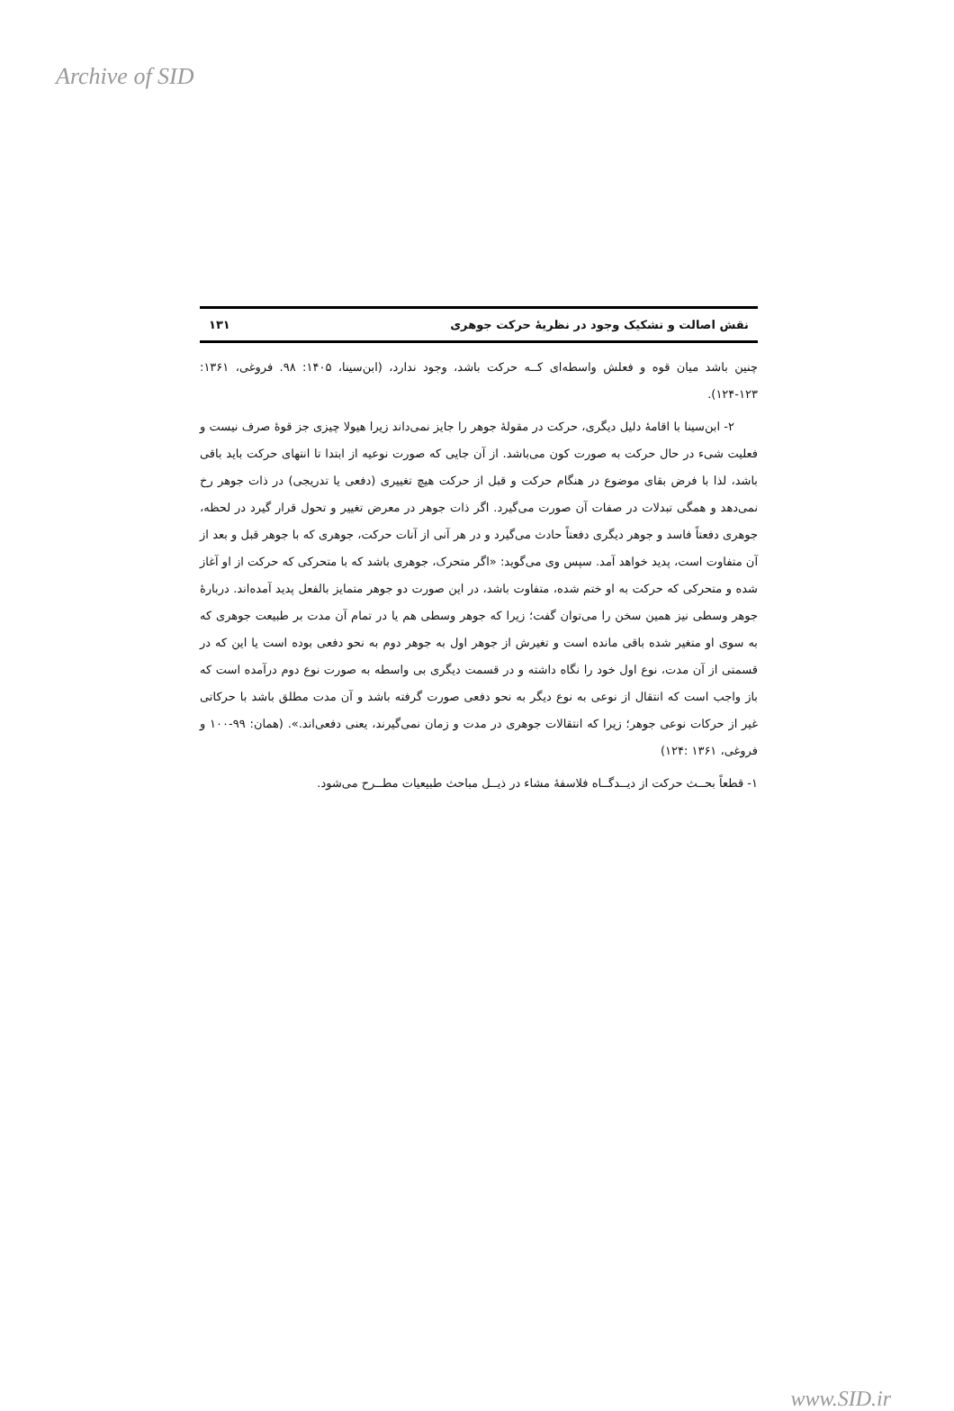Archive of SID
نقش اصالت و تشکیک وجود در نظریهٔ حرکت جوهری ۱۳۱
چنین باشد میان قوه و فعلش واسطه‌ای کــه حرکت باشد، وجود ندارد، (ابن‌سینا، ۱۴۰۵: ۹۸. فروغی، ۱۳۶۱: ۱۲۳-۱۲۴).
۲- ابن‌سینا با اقامهٔ دلیل دیگری، حرکت در مقولهٔ جوهر را جایز نمی‌داند زیرا هیولا چیزی جز قوهٔ صرف نیست و فعلیت شیء در حال حرکت به صورت کون می‌باشد. از آن جایی که صورت نوعیه از ابتدا تا انتهای حرکت باید باقی باشد، لذا با فرض بقای موضوع در هنگام حرکت و قبل از حرکت هیچ تغییری (دفعی یا تدریجی) در ذات جوهر رخ نمی‌دهد و همگی تبدلات در صفات آن صورت می‌گیرد. اگر ذات جوهر در معرض تغییر و تحول قرار گیرد در لحظه، جوهری دفعتاً فاسد و جوهر دیگری دفعتاً حادث می‌گیرد و در هر آنی از آنات حرکت، جوهری که با جوهر قبل و بعد از آن متفاوت است، پدید خواهد آمد. سپس وی می‌گوید: «اگر متحرک، جوهری باشد که با متحرکی که حرکت از او آغاز شده و متحرکی که حرکت به او ختم شده، متفاوت باشد، در این صورت دو جوهر متمایز بالفعل پدید آمده‌اند. دربارهٔ جوهر وسطی نیز همین سخن را می‌توان گفت؛ زیرا که جوهر وسطی هم یا در تمام آن مدت بر طبیعت جوهری که به سوی او متغیر شده باقی مانده است و تغیرش از جوهر اول به جوهر دوم به نحو دفعی بوده است یا این که در قسمتی از آن مدت، نوع اول خود را نگاه داشته و در قسمت دیگری بی واسطه به صورت نوع دوم درآمده است که باز واجب است که انتقال از نوعی به نوع دیگر به نحو دفعی صورت گرفته باشد و آن مدت مطلق باشد با حرکاتی غیر از حرکات نوعی جوهر؛ زیرا که انتقالات جوهری در مدت و زمان نمی‌گیرند، یعنی دفعی‌اند.». (همان: ۹۹-۱۰۰ و فروغی، ۱۳۶۱ :۱۲۴)
۱- قطعاً بحــث حرکت از دیــدگــاه فلاسفهٔ مشاء در ذیــل مباحث طبیعیات مطــرح می‌شود.
www.SID.ir